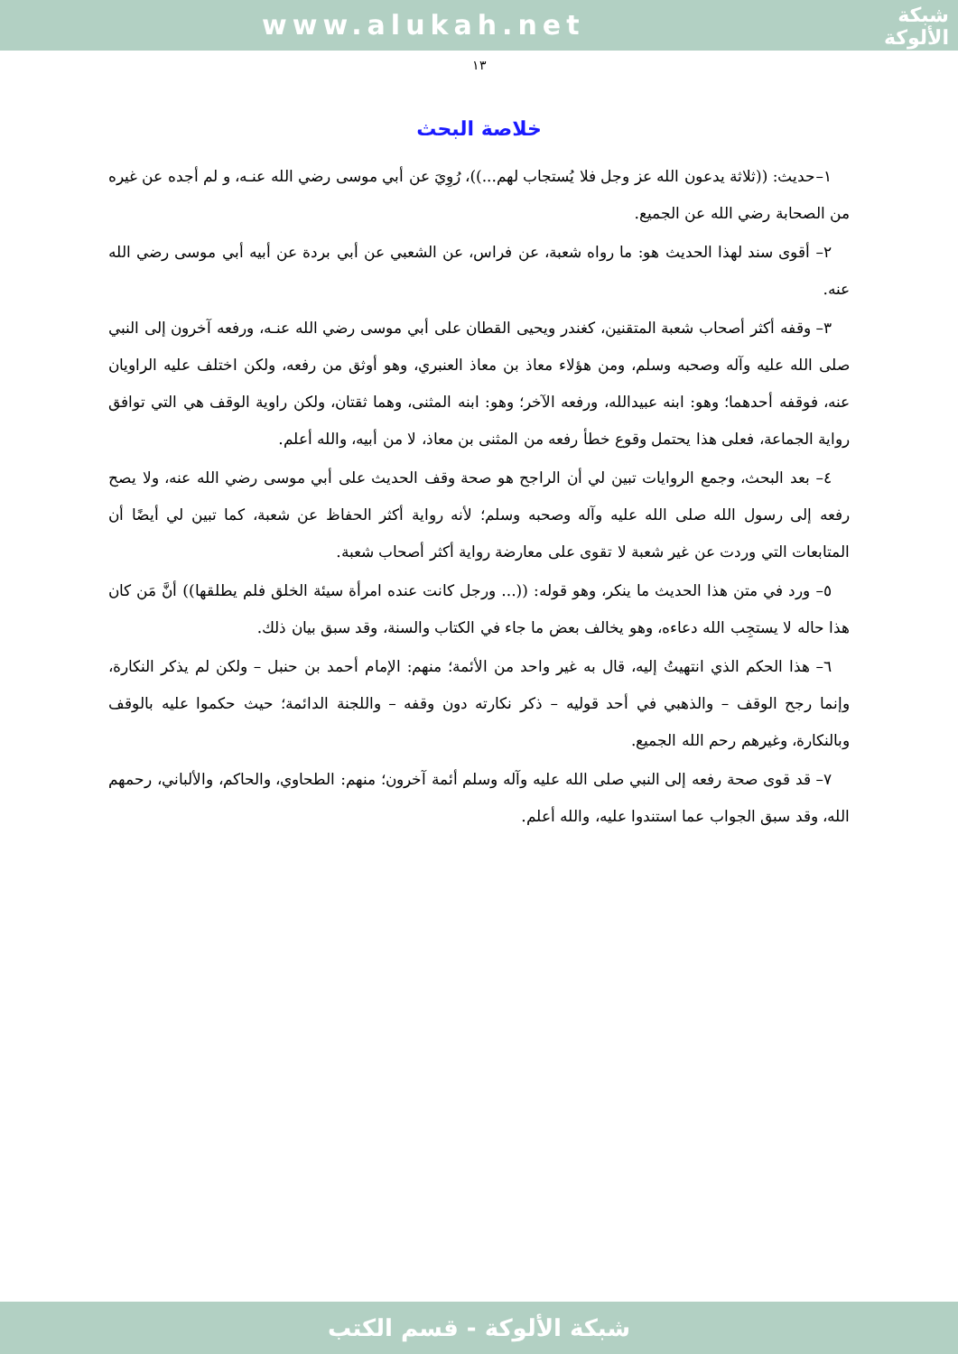www.alukah.net
شبكة
الألوكة
١٣
خلاصة البحث
١–حديث: ((ثلاثة يدعون الله عز وجل فلا يُستجاب لهم...))، رُوِيَ عن أبي موسى رضي الله عنـه، و لم أجده عن غيره من الصحابة رضي الله عن الجميع.
٢– أقوى سند لهذا الحديث هو: ما رواه شعبة، عن فراس، عن الشعبي عن أبي بردة عن أبيه أبي موسى رضي الله عنه.
٣– وقفه أكثر أصحاب شعبة المتقنين، كغندر ويحيى القطان على أبي موسى رضي الله عنـه، ورفعه آخرون إلى النبي صلى الله عليه وآله وصحبه وسلم، ومن هؤلاء معاذ بن معاذ العنبري، وهو أوثق من رفعه، ولكن اختلف عليه الراويان عنه، فوقفه أحدهما؛ وهو: ابنه عبيدالله، ورفعه الآخر؛ وهو: ابنه المثنى، وهما ثقتان، ولكن راوية الوقف هي التي توافق رواية الجماعة، فعلى هذا يحتمل وقوع خطأ رفعه من المثنى بن معاذ، لا من أبيه، والله أعلم.
٤– بعد البحث، وجمع الروايات تبين لي أن الراجح هو صحة وقف الحديث على أبي موسى رضي الله عنه، ولا يصح رفعه إلى رسول الله صلى الله عليه وآله وصحبه وسلم؛ لأنه رواية أكثر الحفاظ عن شعبة، كما تبين لي أيضًا أن المتابعات التي وردت عن غير شعبة لا تقوى على معارضة رواية أكثر أصحاب شعبة.
٥– ورد في متن هذا الحديث ما ينكر، وهو قوله: ((... ورجل كانت عنده امرأة سيئة الخلق فلم يطلقها)) أنَّ مَن كان هذا حاله لا يستجِب الله دعاءه، وهو يخالف بعض ما جاء في الكتاب والسنة، وقد سبق بيان ذلك.
٦– هذا الحكم الذي انتهيتُ إليه، قال به غير واحد من الأئمة؛ منهم: الإمام أحمد بن حنبل – ولكن لم يذكر النكارة، وإنما رجح الوقف – والذهبي في أحد قوليه – ذكر نكارته دون وقفه – واللجنة الدائمة؛ حيث حكموا عليه بالوقف وبالنكارة، وغيرهم رحم الله الجميع.
٧– قد قوى صحة رفعه إلى النبي صلى الله عليه وآله وسلم أئمة آخرون؛ منهم: الطحاوي، والحاكم، والألباني، رحمهم الله، وقد سبق الجواب عما استندوا عليه، والله أعلم.
شبكة الألوكة - قسم الكتب